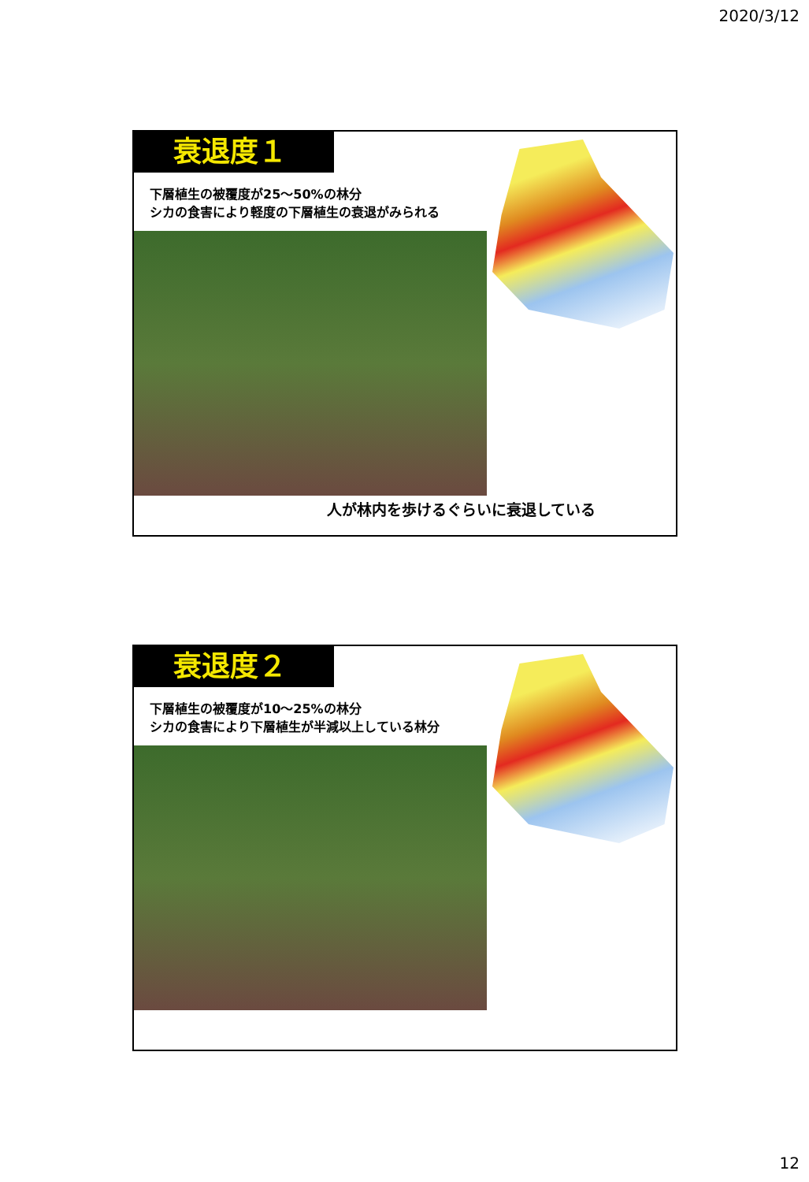2020/3/12
衰退度１
下層植生の被覆度が25～50%の林分
シカの食害により軽度の下層植生の衰退がみられる
人が林内を歩けるぐらいに衰退している
衰退度２
下層植生の被覆度が10～25%の林分
シカの食害により下層植生が半減以上している林分
12